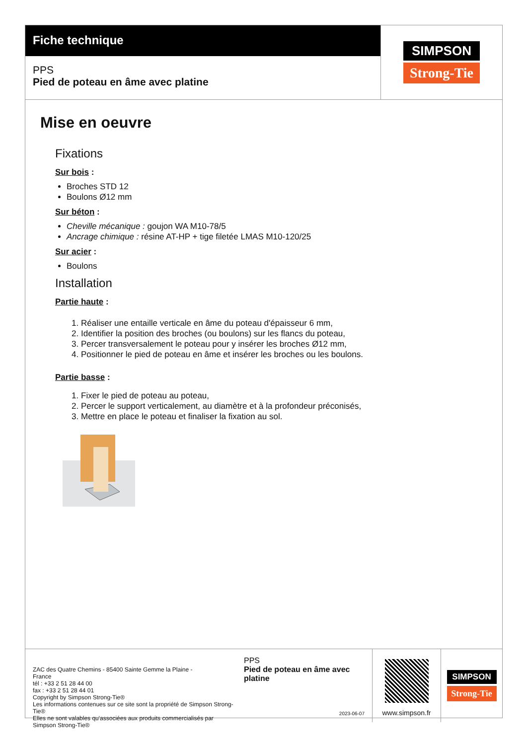Fiche technique
PPS
Pied de poteau en âme avec platine
SIMPSON
Strong-Tie
Mise en oeuvre
Fixations
Sur bois :
Broches STD 12
Boulons Ø12 mm
Sur béton :
Cheville mécanique : goujon WA M10-78/5
Ancrage chimique : résine AT-HP + tige filetée LMAS M10-120/25
Sur acier :
Boulons
Installation
Partie haute :
1. Réaliser une entaille verticale en âme du poteau d'épaisseur 6 mm,
2. Identifier la position des broches (ou boulons) sur les flancs du poteau,
3. Percer transversalement le poteau pour y insérer les broches Ø12 mm,
4. Positionner le pied de poteau en âme et insérer les broches ou les boulons.
Partie basse :
1. Fixer le pied de poteau au poteau,
2. Percer le support verticalement, au diamètre et à la profondeur préconisés,
3. Mettre en place le poteau et finaliser la fixation au sol.
ZAC des Quatre Chemins - 85400 Sainte Gemme la Plaine -
France
tél : +33 2 51 28 44 00
fax : +33 2 51 28 44 01
Copyright by Simpson Strong-Tie®
Les informations contenues sur ce site sont la propriété de Simpson Strong-Tie®
Elles ne sont valables qu'associées aux produits commercialisés par Simpson Strong-Tie®
PPS
Pied de poteau en âme avec platine
2023-06-07
www.simpson.fr
SIMPSON
Strong-Tie